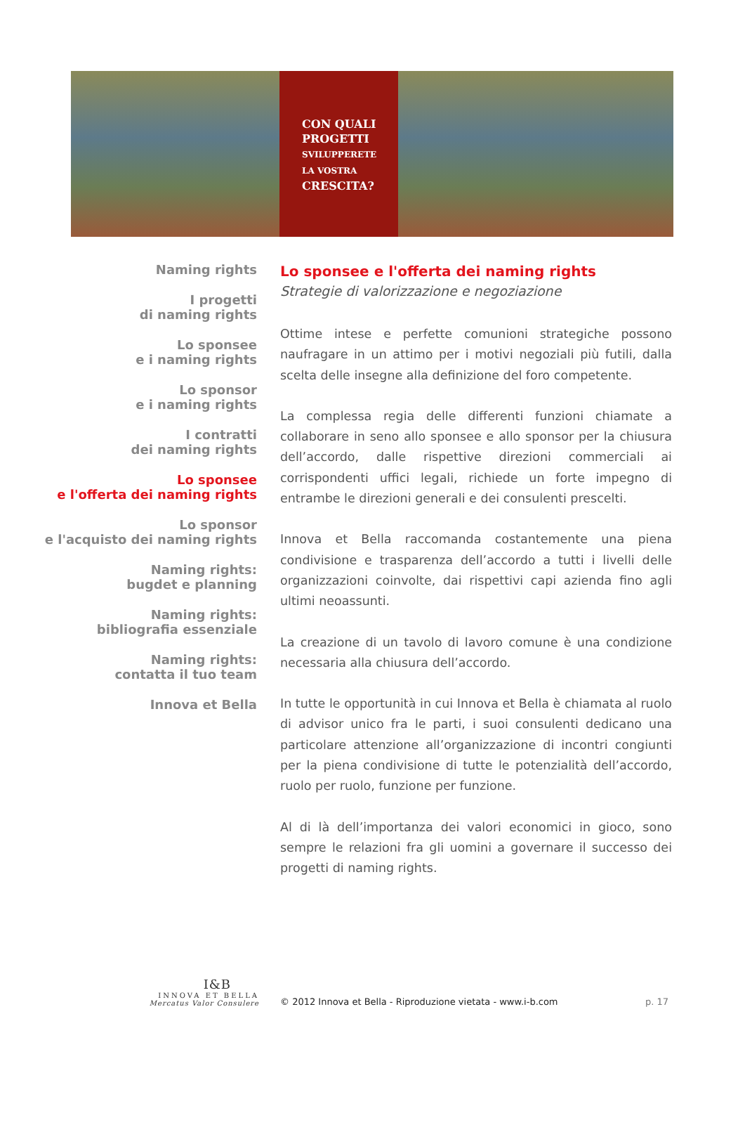CON QUALI
PROGETTI
SVILUPPERETE
LA VOSTRA
CRESCITA?
Naming rights
I progetti
di naming rights
Lo sponsee
e i naming rights
Lo sponsor
e i naming rights
I contratti
dei naming rights
Lo sponsee
e l'offerta dei naming rights
Lo sponsor
e l'acquisto dei naming rights
Naming rights:
bugdet e planning
Naming rights:
bibliografia essenziale
Naming rights:
contatta il tuo team
Innova et Bella
Lo sponsee e l'offerta dei naming rights
Strategie di valorizzazione e negoziazione
Ottime intese e perfette comunioni strategiche possono naufragare in un attimo per i motivi negoziali più futili, dalla scelta delle insegne alla definizione del foro competente.
La complessa regia delle differenti funzioni chiamate a collaborare in seno allo sponsee e allo sponsor per la chiusura dell’accordo, dalle rispettive direzioni commerciali ai corrispondenti uffici legali, richiede un forte impegno di entrambe le direzioni generali e dei consulenti prescelti.
Innova et Bella raccomanda costantemente una piena condivisione e trasparenza dell’accordo a tutti i livelli delle organizzazioni coinvolte, dai rispettivi capi azienda fino agli ultimi neoassunti.
La creazione di un tavolo di lavoro comune è una condizione necessaria alla chiusura dell’accordo.
In tutte le opportunità in cui Innova et Bella è chiamata al ruolo di advisor unico fra le parti, i suoi consulenti dedicano una particolare attenzione all’organizzazione di incontri congiunti per la piena condivisione di tutte le potenzialità dell’accordo, ruolo per ruolo, funzione per funzione.
Al di là dell’importanza dei valori economici in gioco, sono sempre le relazioni fra gli uomini a governare il successo dei progetti di naming rights.
I&B
INNOVA ET BELLA
Mercatus Valor Consulere
© 2012 Innova et Bella - Riproduzione vietata - www.i-b.com
p. 17